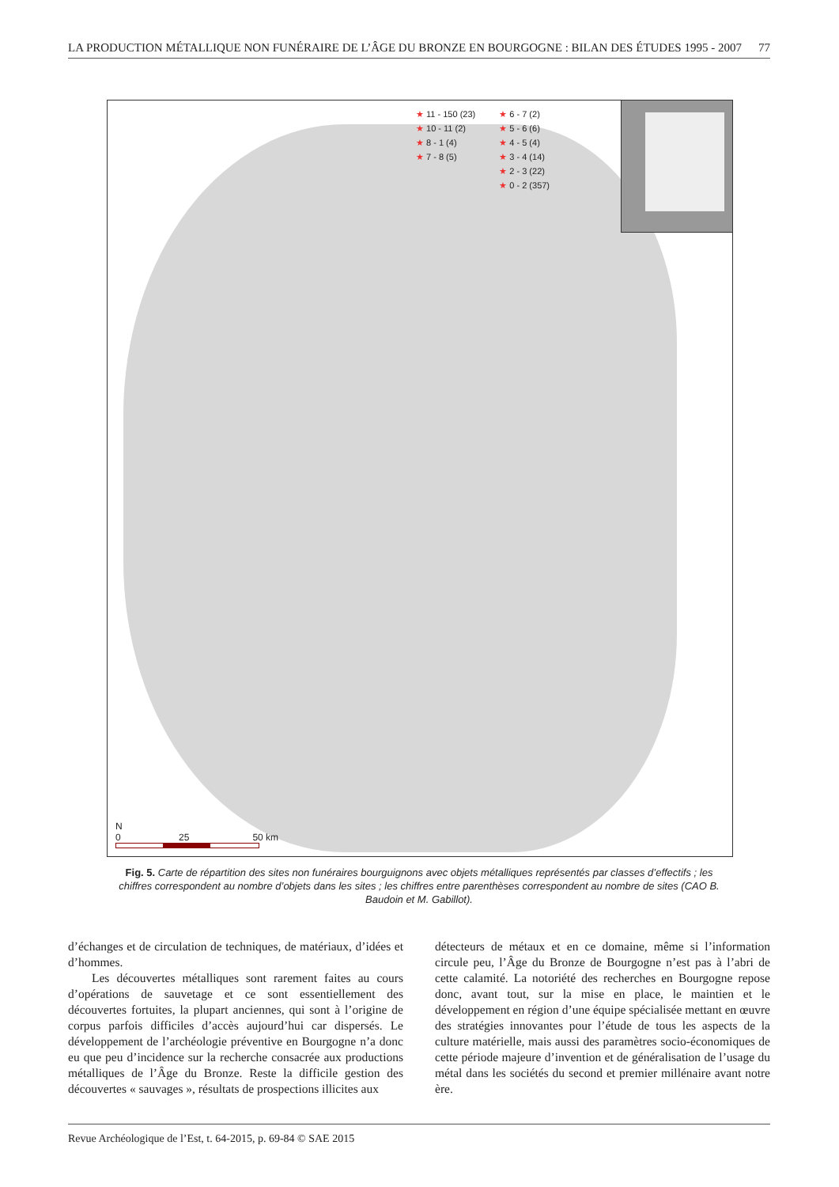LA PRODUCTION MÉTALLIQUE NON FUNÉRAIRE DE L’ÂGE DU BRONZE EN BOURGOGNE : BILAN DES ÉTUDES 1995 - 2007 77
★ 11 - 150 (23)
★ 10 - 11 (2)
★ 8 - 1 (4)
★ 7 - 8 (5)
★ 6 - 7 (2)
★ 5 - 6 (6)
★ 4 - 5 (4)
★ 3 - 4 (14)
★ 2 - 3 (22)
★ 0 - 2 (357)
N
0 25 50 km
Fig. 5. Carte de répartition des sites non funéraires bourguignons avec objets métalliques représentés par classes d’effectifs ; les chiffres correspondent au nombre d’objets dans les sites ; les chiffres entre parenthèses correspondent au nombre de sites (CAO B. Baudoin et M. Gabillot).
d’échanges et de circulation de techniques, de matériaux, d’idées et d’hommes.
Les découvertes métalliques sont rarement faites au cours d’opérations de sauvetage et ce sont essentiellement des découvertes fortuites, la plupart anciennes, qui sont à l’origine de corpus parfois difficiles d’accès aujourd’hui car dispersés. Le développement de l’archéologie préventive en Bourgogne n’a donc eu que peu d’incidence sur la recherche consacrée aux productions métalliques de l’Âge du Bronze. Reste la difficile gestion des découvertes « sauvages », résultats de prospections illicites aux
détecteurs de métaux et en ce domaine, même si l’information circule peu, l’Âge du Bronze de Bourgogne n’est pas à l’abri de cette calamité. La notoriété des recherches en Bourgogne repose donc, avant tout, sur la mise en place, le maintien et le développement en région d’une équipe spécialisée mettant en œuvre des stratégies innovantes pour l’étude de tous les aspects de la culture matérielle, mais aussi des paramètres socio-économiques de cette période majeure d’invention et de généralisation de l’usage du métal dans les sociétés du second et premier millénaire avant notre ère.
Revue Archéologique de l’Est, t. 64-2015, p. 69-84 © SAE 2015